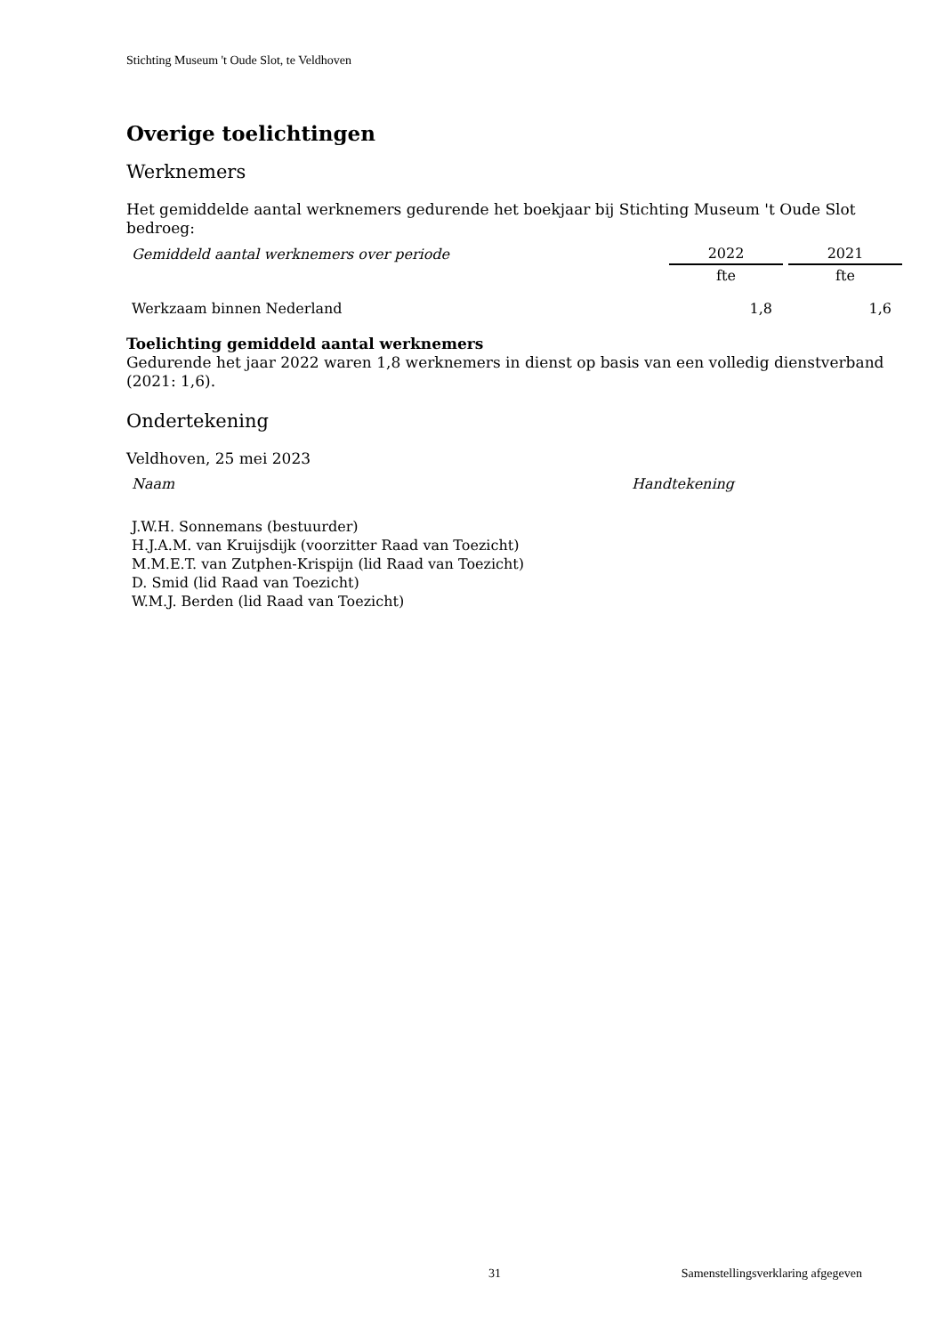Stichting Museum 't Oude Slot, te Veldhoven
Overige toelichtingen
Werknemers
Het gemiddelde aantal werknemers gedurende het boekjaar bij Stichting Museum 't Oude Slot bedroeg:
| Gemiddeld aantal werknemers over periode | 2022 | 2021 |
| | fte | fte |
| Werkzaam binnen Nederland | 1,8 | 1,6 |
Toelichting gemiddeld aantal werknemers
Gedurende het jaar 2022 waren 1,8 werknemers in dienst op basis van een volledig dienstverband (2021: 1,6).
Ondertekening
Veldhoven, 25 mei 2023
| Naam | Handtekening |
J.W.H. Sonnemans (bestuurder)
H.J.A.M. van Kruijsdijk (voorzitter Raad van Toezicht)
M.M.E.T. van Zutphen-Krispijn (lid Raad van Toezicht)
D. Smid (lid Raad van Toezicht)
W.M.J. Berden (lid Raad van Toezicht)
31 Samenstellingsverklaring afgegeven